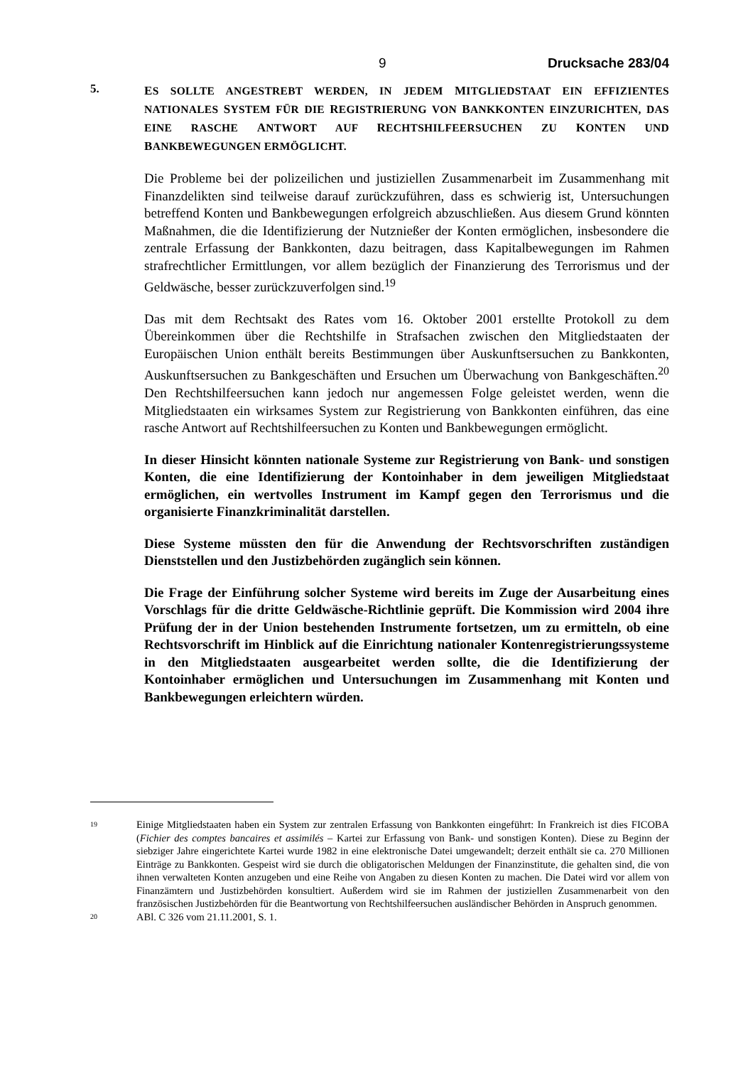9 Drucksache 283/04
5.
ES SOLLTE ANGESTREBT WERDEN, IN JEDEM MITGLIEDSTAAT EIN EFFIZIENTES NATIONALES SYSTEM FÜR DIE REGISTRIERUNG VON BANKKONTEN EINZURICHTEN, DAS EINE RASCHE ANTWORT AUF RECHTSHILFEERSUCHEN ZU KONTEN UND BANKBEWEGUNGEN ERMÖGLICHT.
Die Probleme bei der polizeilichen und justiziellen Zusammenarbeit im Zusammenhang mit Finanzdelikten sind teilweise darauf zurückzuführen, dass es schwierig ist, Untersuchungen betreffend Konten und Bankbewegungen erfolgreich abzuschließen. Aus diesem Grund könnten Maßnahmen, die die Identifizierung der Nutznießer der Konten ermöglichen, insbesondere die zentrale Erfassung der Bankkonten, dazu beitragen, dass Kapitalbewegungen im Rahmen strafrechtlicher Ermittlungen, vor allem bezüglich der Finanzierung des Terrorismus und der Geldwäsche, besser zurückzuverfolgen sind.<sup>19</sup>
Das mit dem Rechtsakt des Rates vom 16. Oktober 2001 erstellte Protokoll zu dem Übereinkommen über die Rechtshilfe in Strafsachen zwischen den Mitgliedstaaten der Europäischen Union enthält bereits Bestimmungen über Auskunftsersuchen zu Bankkonten, Auskunftsersuchen zu Bankgeschäften und Ersuchen um Überwachung von Bankgeschäften.<sup>20</sup> Den Rechtshilfeersuchen kann jedoch nur angemessen Folge geleistet werden, wenn die Mitgliedstaaten ein wirksames System zur Registrierung von Bankkonten einführen, das eine rasche Antwort auf Rechtshilfeersuchen zu Konten und Bankbewegungen ermöglicht.
In dieser Hinsicht könnten nationale Systeme zur Registrierung von Bank- und sonstigen Konten, die eine Identifizierung der Kontoinhaber in dem jeweiligen Mitgliedstaat ermöglichen, ein wertvolles Instrument im Kampf gegen den Terrorismus und die organisierte Finanzkriminalität darstellen.
Diese Systeme müssten den für die Anwendung der Rechtsvorschriften zuständigen Dienststellen und den Justizbehörden zugänglich sein können.
Die Frage der Einführung solcher Systeme wird bereits im Zuge der Ausarbeitung eines Vorschlags für die dritte Geldwäsche-Richtlinie geprüft. Die Kommission wird 2004 ihre Prüfung der in der Union bestehenden Instrumente fortsetzen, um zu ermitteln, ob eine Rechtsvorschrift im Hinblick auf die Einrichtung nationaler Kontenregistrierungssysteme in den Mitgliedstaaten ausgearbeitet werden sollte, die die Identifizierung der Kontoinhaber ermöglichen und Untersuchungen im Zusammenhang mit Konten und Bankbewegungen erleichtern würden.
19
Einige Mitgliedstaaten haben ein System zur zentralen Erfassung von Bankkonten eingeführt: In Frankreich ist dies FICOBA (Fichier des comptes bancaires et assimilés – Kartei zur Erfassung von Bank- und sonstigen Konten). Diese zu Beginn der siebziger Jahre eingerichtete Kartei wurde 1982 in eine elektronische Datei umgewandelt; derzeit enthält sie ca. 270 Millionen Einträge zu Bankkonten. Gespeist wird sie durch die obligatorischen Meldungen der Finanzinstitute, die gehalten sind, die von ihnen verwalteten Konten anzugeben und eine Reihe von Angaben zu diesen Konten zu machen. Die Datei wird vor allem von Finanzämtern und Justizbehörden konsultiert. Außerdem wird sie im Rahmen der justiziellen Zusammenarbeit von den französischen Justizbehörden für die Beantwortung von Rechtshilfeersuchen ausländischer Behörden in Anspruch genommen.
20
ABl. C 326 vom 21.11.2001, S. 1.